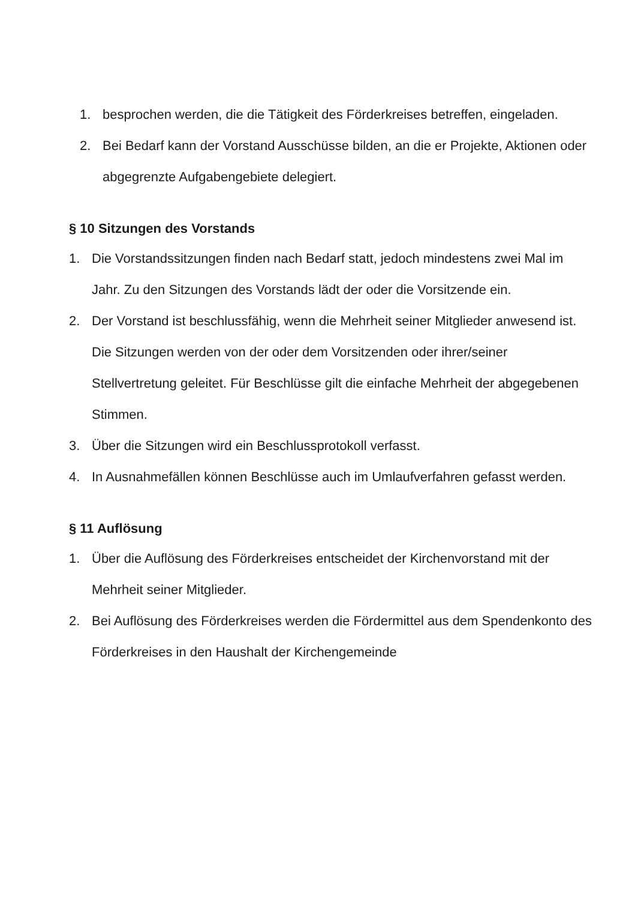1. besprochen werden, die die Tätigkeit des Förderkreises betreffen, eingeladen.
2. Bei Bedarf kann der Vorstand Ausschüsse bilden, an die er Projekte, Aktionen oder abgegrenzte Aufgabengebiete delegiert.
§ 10 Sitzungen des Vorstands
1. Die Vorstandssitzungen finden nach Bedarf statt, jedoch mindestens zwei Mal im Jahr. Zu den Sitzungen des Vorstands lädt der oder die Vorsitzende ein.
2. Der Vorstand ist beschlussfähig, wenn die Mehrheit seiner Mitglieder anwesend ist. Die Sitzungen werden von der oder dem Vorsitzenden oder ihrer/seiner Stellvertretung geleitet. Für Beschlüsse gilt die einfache Mehrheit der abgegebenen Stimmen.
3. Über die Sitzungen wird ein Beschlussprotokoll verfasst.
4. In Ausnahmefällen können Beschlüsse auch im Umlaufverfahren gefasst werden.
§ 11 Auflösung
1. Über die Auflösung des Förderkreises entscheidet der Kirchenvorstand mit der Mehrheit seiner Mitglieder.
2. Bei Auflösung des Förderkreises werden die Fördermittel aus dem Spendenkonto des Förderkreises in den Haushalt der Kirchengemeinde